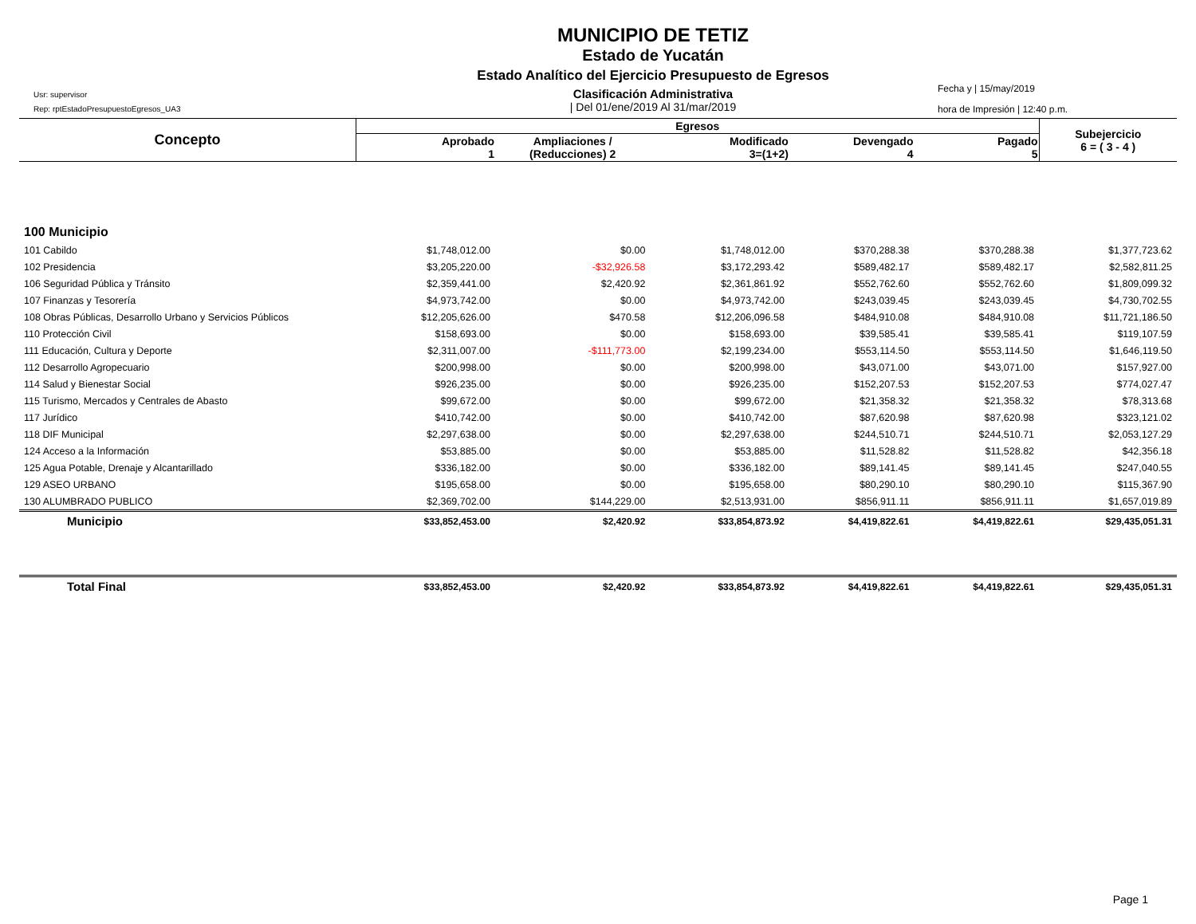Usr: supervisor
Rep: rptEstadoPresupuestoEgresos_UA3
MUNICIPIO DE TETIZ
Estado de Yucatán
Estado Analítico del Ejercicio Presupuesto de Egresos
Clasificación Administrativa
| Del 01/ene/2019 Al 31/mar/2019
Fecha y | 15/may/2019
hora de Impresión | 12:40 p.m.
| Concepto | Egresos | | | | | Subejercicio 6 = ( 3 - 4 ) |
| --- | --- | --- | --- | --- | --- | --- |
| | Aprobado 1 | Ampliaciones / (Reducciones) 2 | Modificado 3=(1+2) | Devengado 4 | Pagado 5 | |
| 100 Municipio | | | | | | |
| 101 Cabildo | $1,748,012.00 | $0.00 | $1,748,012.00 | $370,288.38 | $370,288.38 | $1,377,723.62 |
| 102 Presidencia | $3,205,220.00 | -$32,926.58 | $3,172,293.42 | $589,482.17 | $589,482.17 | $2,582,811.25 |
| 106 Seguridad Pública y Tránsito | $2,359,441.00 | $2,420.92 | $2,361,861.92 | $552,762.60 | $552,762.60 | $1,809,099.32 |
| 107 Finanzas y Tesorería | $4,973,742.00 | $0.00 | $4,973,742.00 | $243,039.45 | $243,039.45 | $4,730,702.55 |
| 108 Obras Públicas, Desarrollo Urbano y Servicios Públicos | $12,205,626.00 | $470.58 | $12,206,096.58 | $484,910.08 | $484,910.08 | $11,721,186.50 |
| 110 Protección Civil | $158,693.00 | $0.00 | $158,693.00 | $39,585.41 | $39,585.41 | $119,107.59 |
| 111 Educación, Cultura y Deporte | $2,311,007.00 | -$111,773.00 | $2,199,234.00 | $553,114.50 | $553,114.50 | $1,646,119.50 |
| 112 Desarrollo Agropecuario | $200,998.00 | $0.00 | $200,998.00 | $43,071.00 | $43,071.00 | $157,927.00 |
| 114 Salud y Bienestar Social | $926,235.00 | $0.00 | $926,235.00 | $152,207.53 | $152,207.53 | $774,027.47 |
| 115 Turismo, Mercados y Centrales de Abasto | $99,672.00 | $0.00 | $99,672.00 | $21,358.32 | $21,358.32 | $78,313.68 |
| 117 Jurídico | $410,742.00 | $0.00 | $410,742.00 | $87,620.98 | $87,620.98 | $323,121.02 |
| 118 DIF Municipal | $2,297,638.00 | $0.00 | $2,297,638.00 | $244,510.71 | $244,510.71 | $2,053,127.29 |
| 124 Acceso a la Información | $53,885.00 | $0.00 | $53,885.00 | $11,528.82 | $11,528.82 | $42,356.18 |
| 125 Agua Potable, Drenaje y Alcantarillado | $336,182.00 | $0.00 | $336,182.00 | $89,141.45 | $89,141.45 | $247,040.55 |
| 129 ASEO URBANO | $195,658.00 | $0.00 | $195,658.00 | $80,290.10 | $80,290.10 | $115,367.90 |
| 130 ALUMBRADO PUBLICO | $2,369,702.00 | $144,229.00 | $2,513,931.00 | $856,911.11 | $856,911.11 | $1,657,019.89 |
| Municipio | $33,852,453.00 | $2,420.92 | $33,854,873.92 | $4,419,822.61 | $4,419,822.61 | $29,435,051.31 |
| Total Final | $33,852,453.00 | $2,420.92 | $33,854,873.92 | $4,419,822.61 | $4,419,822.61 | $29,435,051.31 |
Page 1